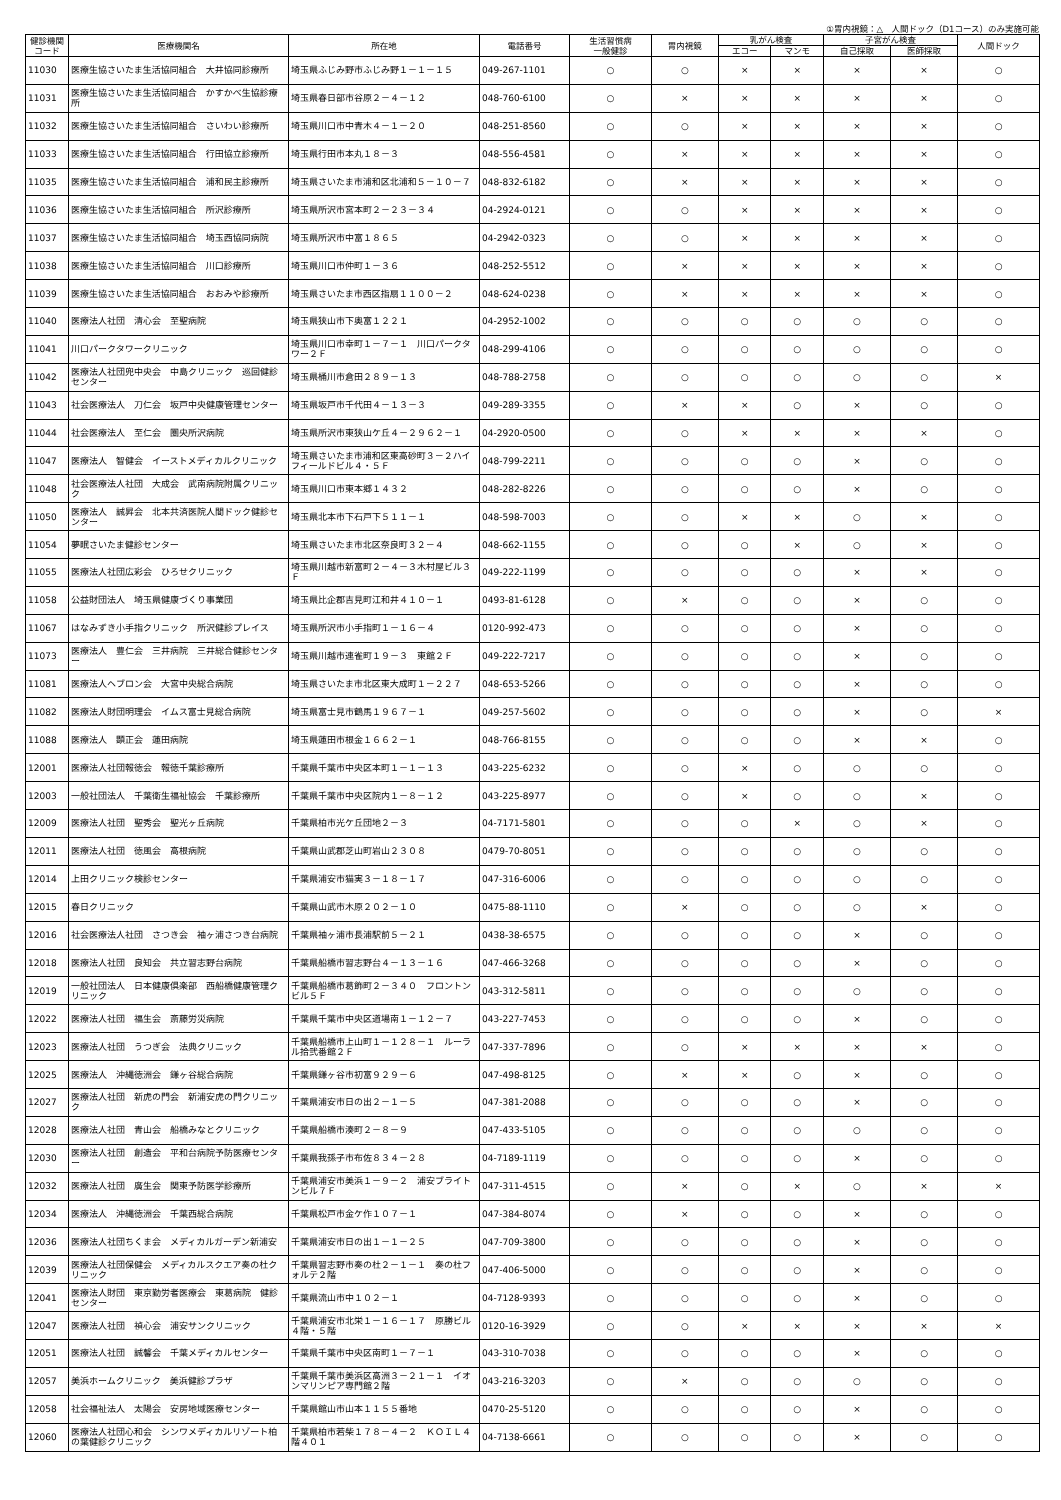①胃内視鏡：△　人間ドック（D1コース）のみ実施可能
| 健診機関 コード | 医療機関名 | 所在地 | 電話番号 | 生活習慣病 一般健診 | 胃内視鏡 | 乳がん検査 | | 子宮がん検査 | | 人間ドック |
| --- | --- | --- | --- | --- | --- | --- | --- | --- | --- | --- |
| | | | | | | エコー | マンモ | 自己採取 | 医師採取 | |
| 11030 | 医療生協さいたま生活協同組合 大井協同診療所 | 埼玉県ふじみ野市ふじみ野１－１－１５ | 049-267-1101 | ○ | ○ | × | × | × | × | ○ |
| 11031 | 医療生協さいたま生活協同組合 かすかべ生協診療所 | 埼玉県春日部市谷原２－４－１２ | 048-760-6100 | ○ | × | × | × | × | × | ○ |
| 11032 | 医療生協さいたま生活協同組合 さいわい診療所 | 埼玉県川口市中青木４－１－２０ | 048-251-8560 | ○ | ○ | × | × | × | × | ○ |
| 11033 | 医療生協さいたま生活協同組合 行田協立診療所 | 埼玉県行田市本丸１８－３ | 048-556-4581 | ○ | × | × | × | × | × | ○ |
| 11035 | 医療生協さいたま生活協同組合 浦和民主診療所 | 埼玉県さいたま市浦和区北浦和５－１０－７ | 048-832-6182 | ○ | × | × | × | × | × | ○ |
| 11036 | 医療生協さいたま生活協同組合 所沢診療所 | 埼玉県所沢市宮本町２－２３－３４ | 04-2924-0121 | ○ | ○ | × | × | × | × | ○ |
| 11037 | 医療生協さいたま生活協同組合 埼玉西協同病院 | 埼玉県所沢市中富１８６５ | 04-2942-0323 | ○ | ○ | × | × | × | × | ○ |
| 11038 | 医療生協さいたま生活協同組合 川口診療所 | 埼玉県川口市仲町１－３６ | 048-252-5512 | ○ | × | × | × | × | × | ○ |
| 11039 | 医療生協さいたま生活協同組合 おおみや診療所 | 埼玉県さいたま市西区指扇１１００－２ | 048-624-0238 | ○ | × | × | × | × | × | ○ |
| 11040 | 医療法人社団 清心会 至聖病院 | 埼玉県狭山市下奥富１２２１ | 04-2952-1002 | ○ | ○ | ○ | ○ | ○ | ○ | ○ |
| 11041 | 川口パークタワークリニック | 埼玉県川口市幸町１－７－１ 川口パークタワー２Ｆ | 048-299-4106 | ○ | ○ | ○ | ○ | ○ | ○ | ○ |
| 11042 | 医療法人社団兜中央会 中島クリニック 巡回健診センター | 埼玉県桶川市倉田２８９－１３ | 048-788-2758 | ○ | ○ | ○ | ○ | ○ | ○ | × |
| 11043 | 社会医療法人 刀仁会 坂戸中央健康管理センター | 埼玉県坂戸市千代田４－１３－３ | 049-289-3355 | ○ | × | × | ○ | × | ○ | ○ |
| 11044 | 社会医療法人 至仁会 圏央所沢病院 | 埼玉県所沢市東狭山ケ丘４－２９６２－１ | 04-2920-0500 | ○ | ○ | × | × | × | × | ○ |
| 11047 | 医療法人 智健会 イーストメディカルクリニック | 埼玉県さいたま市浦和区東高砂町３－２ハイフィールドビル４・５Ｆ | 048-799-2211 | ○ | ○ | ○ | ○ | × | ○ | ○ |
| 11048 | 社会医療法人社団 大成会 武南病院附属クリニック | 埼玉県川口市東本郷１４３２ | 048-282-8226 | ○ | ○ | ○ | ○ | × | ○ | ○ |
| 11050 | 医療法人 誠昇会 北本共済医院人間ドック健診センター | 埼玉県北本市下石戸下５１１－１ | 048-598-7003 | ○ | ○ | × | × | ○ | × | ○ |
| 11054 | 夢眠さいたま健診センター | 埼玉県さいたま市北区奈良町３２－４ | 048-662-1155 | ○ | ○ | ○ | × | ○ | × | ○ |
| 11055 | 医療法人社団広彩会 ひろせクリニック | 埼玉県川越市新富町２－４－３木村屋ビル３Ｆ | 049-222-1199 | ○ | ○ | ○ | ○ | × | × | ○ |
| 11058 | 公益財団法人 埼玉県健康づくり事業団 | 埼玉県比企郡吉見町江和井４１０－１ | 0493-81-6128 | ○ | × | ○ | ○ | × | ○ | ○ |
| 11067 | はなみずき小手指クリニック 所沢健診プレイス | 埼玉県所沢市小手指町１－１６－４ | 0120-992-473 | ○ | ○ | ○ | ○ | × | ○ | ○ |
| 11073 | 医療法人 豊仁会 三井病院 三井総合健診センター | 埼玉県川越市連雀町１９－３ 東館２Ｆ | 049-222-7217 | ○ | ○ | ○ | ○ | × | ○ | ○ |
| 11081 | 医療法人ヘブロン会 大宮中央総合病院 | 埼玉県さいたま市北区東大成町１－２２７ | 048-653-5266 | ○ | ○ | ○ | ○ | × | ○ | ○ |
| 11082 | 医療法人財団明理会 イムス富士見総合病院 | 埼玉県富士見市鶴馬１９６７－１ | 049-257-5602 | ○ | ○ | ○ | ○ | × | ○ | × |
| 11088 | 医療法人 顕正会 蓮田病院 | 埼玉県蓮田市根金１６６２－１ | 048-766-8155 | ○ | ○ | ○ | ○ | × | × | ○ |
| 12001 | 医療法人社団報徳会 報徳千葉診療所 | 千葉県千葉市中央区本町１－１－１３ | 043-225-6232 | ○ | ○ | × | ○ | ○ | ○ | ○ |
| 12003 | 一般社団法人 千葉衛生福祉協会 千葉診療所 | 千葉県千葉市中央区院内１－８－１２ | 043-225-8977 | ○ | ○ | × | ○ | ○ | × | ○ |
| 12009 | 医療法人社団 聖秀会 聖光ヶ丘病院 | 千葉県柏市光ケ丘団地２－３ | 04-7171-5801 | ○ | ○ | ○ | × | ○ | × | ○ |
| 12011 | 医療法人社団 徳風会 高根病院 | 千葉県山武郡芝山町岩山２３０８ | 0479-70-8051 | ○ | ○ | ○ | ○ | ○ | ○ | ○ |
| 12014 | 上田クリニック検診センター | 千葉県浦安市猫実３－１８－１７ | 047-316-6006 | ○ | ○ | ○ | ○ | ○ | ○ | ○ |
| 12015 | 春日クリニック | 千葉県山武市木原２０２－１０ | 0475-88-1110 | ○ | × | ○ | ○ | ○ | × | ○ |
| 12016 | 社会医療法人社団 さつき会 袖ヶ浦さつき台病院 | 千葉県袖ヶ浦市長浦駅前５－２１ | 0438-38-6575 | ○ | ○ | ○ | ○ | × | ○ | ○ |
| 12018 | 医療法人社団 良知会 共立習志野台病院 | 千葉県船橋市習志野台４－１３－１６ | 047-466-3268 | ○ | ○ | ○ | ○ | × | ○ | ○ |
| 12019 | 一般社団法人 日本健康倶楽部 西船橋健康管理クリニック | 千葉県船橋市葛飾町２－３４０ フロントンビル５Ｆ | 043-312-5811 | ○ | ○ | ○ | ○ | ○ | ○ | ○ |
| 12022 | 医療法人社団 福生会 斎藤労災病院 | 千葉県千葉市中央区道場南１－１２－７ | 043-227-7453 | ○ | ○ | ○ | ○ | × | ○ | ○ |
| 12023 | 医療法人社団 うつぎ会 法典クリニック | 千葉県船橋市上山町１－１２８－１ ルーラル拾弐番館２Ｆ | 047-337-7896 | ○ | ○ | × | × | × | × | ○ |
| 12025 | 医療法人 沖縄徳洲会 鎌ヶ谷総合病院 | 千葉県鎌ヶ谷市初富９２９－６ | 047-498-8125 | ○ | × | × | ○ | × | ○ | ○ |
| 12027 | 医療法人社団 新虎の門会 新浦安虎の門クリニック | 千葉県浦安市日の出２－１－５ | 047-381-2088 | ○ | ○ | ○ | ○ | × | ○ | ○ |
| 12028 | 医療法人社団 青山会 船橋みなとクリニック | 千葉県船橋市湊町２－８－９ | 047-433-5105 | ○ | ○ | ○ | ○ | ○ | ○ | ○ |
| 12030 | 医療法人社団 創造会 平和台病院予防医療センター | 千葉県我孫子市布佐８３４－２８ | 04-7189-1119 | ○ | ○ | ○ | ○ | × | ○ | ○ |
| 12032 | 医療法人社団 廣生会 関東予防医学診療所 | 千葉県浦安市美浜１－９－２ 浦安ブライトンビル７Ｆ | 047-311-4515 | ○ | × | ○ | × | ○ | × | × |
| 12034 | 医療法人 沖縄徳洲会 千葉西総合病院 | 千葉県松戸市金ケ作１０７－１ | 047-384-8074 | ○ | × | ○ | ○ | × | ○ | ○ |
| 12036 | 医療法人社団ちくま会 メディカルガーデン新浦安 | 千葉県浦安市日の出１－１－２５ | 047-709-3800 | ○ | ○ | ○ | ○ | × | ○ | ○ |
| 12039 | 医療法人社団保健会 メディカルスクエア奏の杜クリニック | 千葉県習志野市奏の杜２－１－１ 奏の杜フォルテ２階 | 047-406-5000 | ○ | ○ | ○ | ○ | × | ○ | ○ |
| 12041 | 医療法人財団 東京勤労者医療会 東葛病院 健診センター | 千葉県流山市中１０２－１ | 04-7128-9393 | ○ | ○ | ○ | ○ | × | ○ | ○ |
| 12047 | 医療法人社団 禎心会 浦安サンクリニック | 千葉県浦安市北栄１－１６－１７ 原勝ビル４階・５階 | 0120-16-3929 | ○ | ○ | × | × | × | × | × |
| 12051 | 医療法人社団 誠馨会 千葉メディカルセンター | 千葉県千葉市中央区南町１－７－１ | 043-310-7038 | ○ | ○ | ○ | ○ | × | ○ | ○ |
| 12057 | 美浜ホームクリニック 美浜健診プラザ | 千葉県千葉市美浜区高洲３－２１－１ イオンマリンピア専門館２階 | 043-216-3203 | ○ | × | ○ | ○ | ○ | ○ | ○ |
| 12058 | 社会福祉法人 太陽会 安房地域医療センター | 千葉県館山市山本１１５５番地 | 0470-25-5120 | ○ | ○ | ○ | ○ | × | ○ | ○ |
| 12060 | 医療法人社団心和会 シンワメディカルリゾート柏の葉健診クリニック | 千葉県柏市若柴１７８－４－２ ＫＯＩＬ４階４０１ | 04-7138-6661 | ○ | ○ | ○ | ○ | × | ○ | ○ |